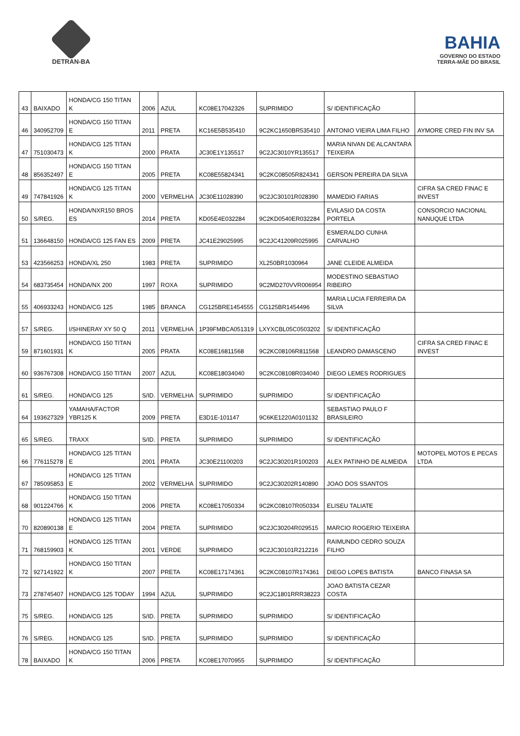DETRAN-BA
BAHIA
GOVERNO DO ESTADO
TERRA-MÃE DO BRASIL
| 43 | BAIXADO | HONDA/CG 150 TITAN K | 2006 | AZUL | KC08E17042326 | SUPRIMIDO | S/ IDENTIFICAÇÃO | |
| 46 | 340952709 | HONDA/CG 150 TITAN E | 2011 | PRETA | KC16E5B535410 | 9C2KC1650BR535410 | ANTONIO VIEIRA LIMA FILHO | AYMORE CRED FIN INV SA |
| 47 | 751030473 | HONDA/CG 125 TITAN K | 2000 | PRATA | JC30E1Y135517 | 9C2JC3010YR135517 | MARIA NIVAN DE ALCANTARA TEIXEIRA | |
| 48 | 856352497 | HONDA/CG 150 TITAN E | 2005 | PRETA | KC08E55824341 | 9C2KC08505R824341 | GERSON PEREIRA DA SILVA | |
| 49 | 747841926 | HONDA/CG 125 TITAN K | 2000 | VERMELHA | JC30E11028390 | 9C2JC30101R028390 | MAMEDIO FARIAS | CIFRA SA CRED FINAC E INVEST |
| 50 | S/REG. | HONDA/NXR150 BROS ES | 2014 | PRETA | KD05E4E032284 | 9C2KD0540ER032284 | EVILASIO DA COSTA PORTELA | CONSORCIO NACIONAL NANUQUE LTDA |
| 51 | 136648150 | HONDA/CG 125 FAN ES | 2009 | PRETA | JC41E29025995 | 9C2JC41209R025995 | ESMERALDO CUNHA CARVALHO | |
| 53 | 423566253 | HONDA/XL 250 | 1983 | PRETA | SUPRIMIDO | XL250BR1030964 | JANE CLEIDE ALMEIDA | |
| 54 | 683735454 | HONDA/NX 200 | 1997 | ROXA | SUPRIMIDO | 9C2MD270VVR006954 | MODESTINO SEBASTIAO RIBEIRO | |
| 55 | 406933243 | HONDA/CG 125 | 1985 | BRANCA | CG125BRE1454555 | CG125BR1454496 | MARIA LUCIA FERREIRA DA SILVA | |
| 57 | S/REG. | I/SHINERAY XY 50 Q | 2011 | VERMELHA | 1P39FMBCA051319 | LXYXCBL05C0503202 | S/ IDENTIFICAÇÃO | |
| 59 | 871601931 | HONDA/CG 150 TITAN K | 2005 | PRATA | KC08E16811568 | 9C2KC08106R811568 | LEANDRO DAMASCENO | CIFRA SA CRED FINAC E INVEST |
| 60 | 936767308 | HONDA/CG 150 TITAN | 2007 | AZUL | KC08E18034040 | 9C2KC08108R034040 | DIEGO LEMES RODRIGUES | |
| 61 | S/REG. | HONDA/CG 125 | S/ID. | VERMELHA | SUPRIMIDO | SUPRIMIDO | S/ IDENTIFICAÇÃO | |
| 64 | 193627329 | YAMAHA/FACTOR YBR125 K | 2009 | PRETA | E3D1E-101147 | 9C6KE1220A0101132 | SEBASTIAO PAULO F BRASILEIRO | |
| 65 | S/REG. | TRAXX | S/ID. | PRETA | SUPRIMIDO | SUPRIMIDO | S/ IDENTIFICAÇÃO | |
| 66 | 776115278 | HONDA/CG 125 TITAN E | 2001 | PRATA | JC30E21100203 | 9C2JC30201R100203 | ALEX PATINHO DE ALMEIDA | MOTOPEL MOTOS E PECAS LTDA |
| 67 | 785095853 | HONDA/CG 125 TITAN E | 2002 | VERMELHA | SUPRIMIDO | 9C2JC30202R140890 | JOAO DOS SSANTOS | |
| 68 | 901224766 | HONDA/CG 150 TITAN K | 2006 | PRETA | KC08E17050334 | 9C2KC08107R050334 | ELISEU TALIATE | |
| 70 | 820890138 | HONDA/CG 125 TITAN E | 2004 | PRETA | SUPRIMIDO | 9C2JC30204R029515 | MARCIO ROGERIO TEIXEIRA | |
| 71 | 768159903 | HONDA/CG 125 TITAN K | 2001 | VERDE | SUPRIMIDO | 9C2JC30101R212216 | RAIMUNDO CEDRO SOUZA FILHO | |
| 72 | 927141922 | HONDA/CG 150 TITAN K | 2007 | PRETA | KC08E17174361 | 9C2KC08107R174361 | DIEGO LOPES BATISTA | BANCO FINASA SA |
| 73 | 278745407 | HONDA/CG 125 TODAY | 1994 | AZUL | SUPRIMIDO | 9C2JC1801RRR38223 | JOAO BATISTA CEZAR COSTA | |
| 75 | S/REG. | HONDA/CG 125 | S/ID. | PRETA | SUPRIMIDO | SUPRIMIDO | S/ IDENTIFICAÇÃO | |
| 76 | S/REG. | HONDA/CG 125 | S/ID. | PRETA | SUPRIMIDO | SUPRIMIDO | S/ IDENTIFICAÇÃO | |
| 78 | BAIXADO | HONDA/CG 150 TITAN K | 2006 | PRETA | KC08E17070955 | SUPRIMIDO | S/ IDENTIFICAÇÃO | |